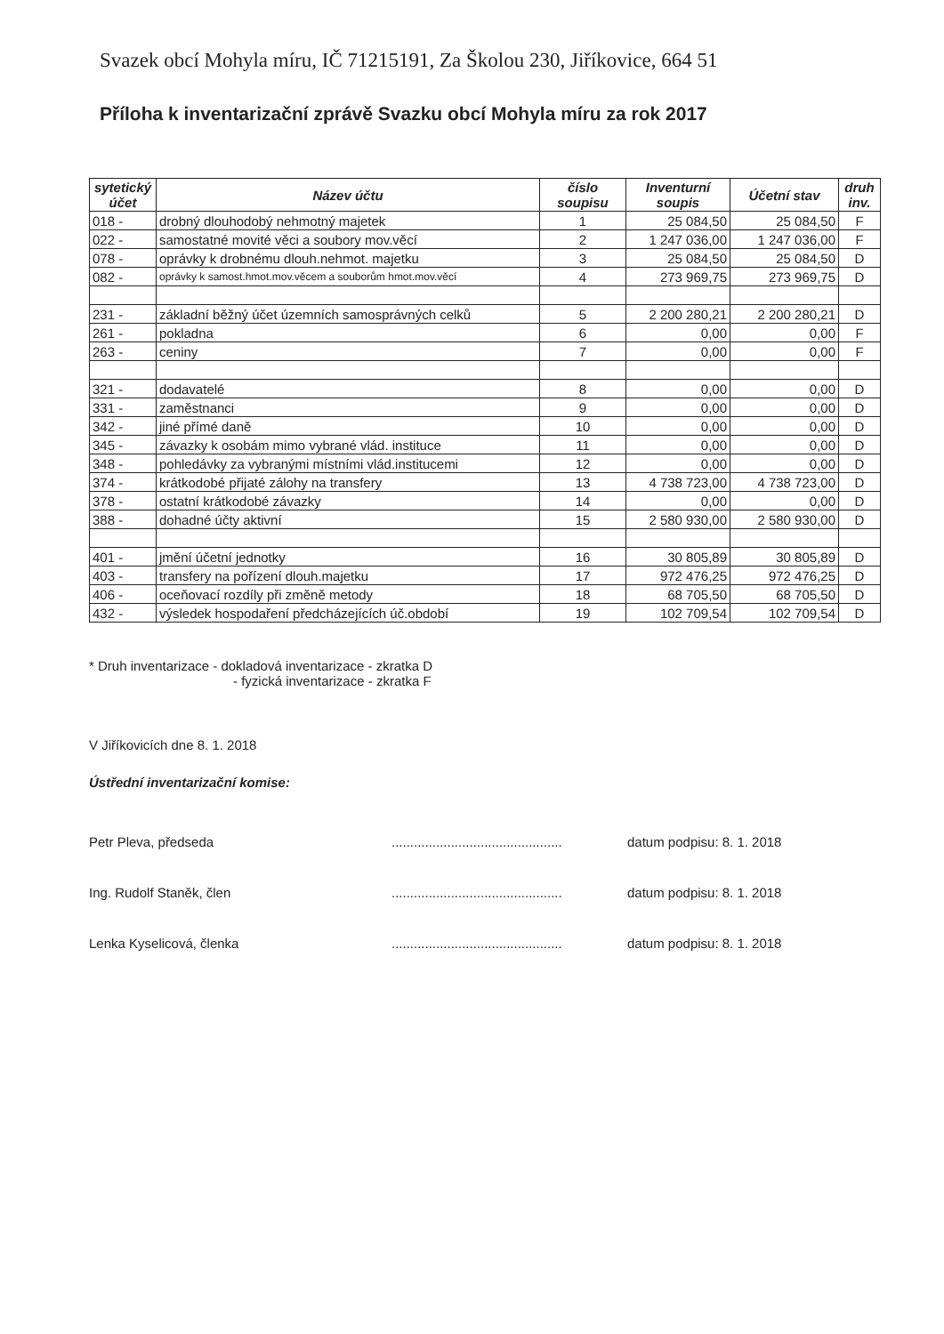Svazek obcí Mohyla míru, IČ 71215191, Za Školou 230, Jiříkovice, 664 51
Příloha k inventarizační zprávě Svazku obcí Mohyla míru za rok 2017
| sytetický účet | Název účtu | číslo soupisu | Inventurní soupis | Účetní stav | druh inv. |
| --- | --- | --- | --- | --- | --- |
| 018 - | drobný dlouhodobý nehmotný majetek | 1 | 25 084,50 | 25 084,50 | F |
| 022 - | samostatné movité věci a soubory mov.věcí | 2 | 1 247 036,00 | 1 247 036,00 | F |
| 078 - | oprávky k drobnému dlouh.nehmot. majetku | 3 | 25 084,50 | 25 084,50 | D |
| 082 - | oprávky k samost.hmot.mov.věcem a souborům hmot.mov.věcí | 4 | 273 969,75 | 273 969,75 | D |
| 231 - | základní běžný účet územních samosprávných celků | 5 | 2 200 280,21 | 2 200 280,21 | D |
| 261 - | pokladna | 6 | 0,00 | 0,00 | F |
| 263 - | ceniny | 7 | 0,00 | 0,00 | F |
| 321 - | dodavatelé | 8 | 0,00 | 0,00 | D |
| 331 - | zaměstnanci | 9 | 0,00 | 0,00 | D |
| 342 - | jiné přímé daně | 10 | 0,00 | 0,00 | D |
| 345 - | závazky k osobám mimo vybrané vlád. instituce | 11 | 0,00 | 0,00 | D |
| 348 - | pohledávky za vybranými místními vlád.institucemi | 12 | 0,00 | 0,00 | D |
| 374 - | krátkodobé přijaté zálohy na transfery | 13 | 4 738 723,00 | 4 738 723,00 | D |
| 378 - | ostatní krátkodobé závazky | 14 | 0,00 | 0,00 | D |
| 388 - | dohadné účty aktivní | 15 | 2 580 930,00 | 2 580 930,00 | D |
| 401 - | jmění účetní jednotky | 16 | 30 805,89 | 30 805,89 | D |
| 403 - | transfery na pořízení dlouh.majetku | 17 | 972 476,25 | 972 476,25 | D |
| 406 - | oceňovací rozdíly při změně metody | 18 | 68 705,50 | 68 705,50 | D |
| 432 - | výsledek hospodaření předcházejících úč.období | 19 | 102 709,54 | 102 709,54 | D |
* Druh inventarizace - dokladová inventarizace - zkratka D
- fyzická inventarizace - zkratka F
V Jiříkovicích dne 8. 1. 2018
Ústřední inventarizační komise:
Petr Pleva, předseda ..............................................
datum podpisu: 8. 1. 2018
Ing. Rudolf Staněk, člen ..............................................
datum podpisu: 8. 1. 2018
Lenka Kyselicová, členka ..............................................
datum podpisu: 8. 1. 2018